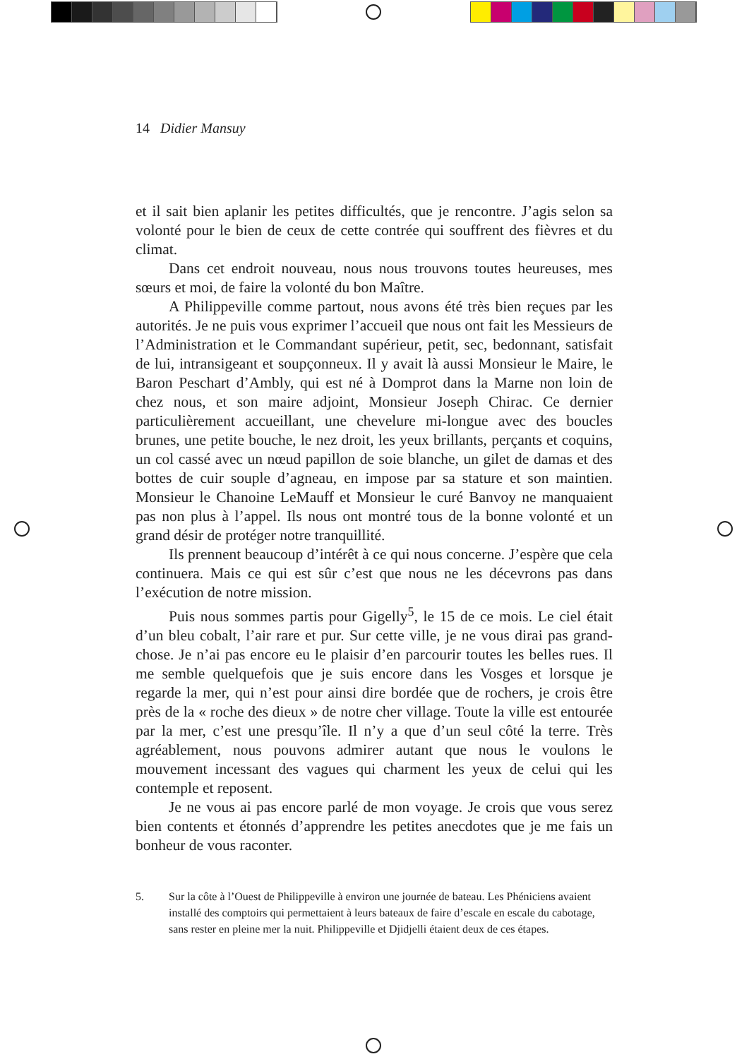14 Didier Mansuy
et il sait bien aplanir les petites difficultés, que je rencontre. J’agis selon sa volonté pour le bien de ceux de cette contrée qui souffrent des fièvres et du climat.
Dans cet endroit nouveau, nous nous trouvons toutes heureuses, mes sœurs et moi, de faire la volonté du bon Maître.
A Philippeville comme partout, nous avons été très bien reçues par les autorités. Je ne puis vous exprimer l’accueil que nous ont fait les Messieurs de l’Administration et le Commandant supérieur, petit, sec, bedonnant, satisfait de lui, intransigeant et soupçonneux. Il y avait là aussi Monsieur le Maire, le Baron Peschart d’Ambly, qui est né à Domprot dans la Marne non loin de chez nous, et son maire adjoint, Monsieur Joseph Chirac. Ce dernier particulièrement accueillant, une chevelure mi-longue avec des boucles brunes, une petite bouche, le nez droit, les yeux brillants, perçants et coquins, un col cassé avec un nœud papillon de soie blanche, un gilet de damas et des bottes de cuir souple d’agneau, en impose par sa stature et son maintien. Monsieur le Chanoine LeMauff et Monsieur le curé Banvoy ne manquaient pas non plus à l’appel. Ils nous ont montré tous de la bonne volonté et un grand désir de protéger notre tranquillité.
Ils prennent beaucoup d’intérêt à ce qui nous concerne. J’espère que cela continuera. Mais ce qui est sûr c’est que nous ne les décevrons pas dans l’exécution de notre mission.
Puis nous sommes partis pour Gigelly<sup>5</sup>, le 15 de ce mois. Le ciel était d’un bleu cobalt, l’air rare et pur. Sur cette ville, je ne vous dirai pas grand-chose. Je n’ai pas encore eu le plaisir d’en parcourir toutes les belles rues. Il me semble quelquefois que je suis encore dans les Vosges et lorsque je regarde la mer, qui n’est pour ainsi dire bordée que de rochers, je crois être près de la « roche des dieux » de notre cher village. Toute la ville est entourée par la mer, c’est une presqu’île. Il n’y a que d’un seul côté la terre. Très agréablement, nous pouvons admirer autant que nous le voulons le mouvement incessant des vagues qui charment les yeux de celui qui les contemple et reposent.
Je ne vous ai pas encore parlé de mon voyage. Je crois que vous serez bien contents et étonnés d’apprendre les petites anecdotes que je me fais un bonheur de vous raconter.
5. Sur la côte à l’Ouest de Philippeville à environ une journée de bateau. Les Phéniciens avaient installé des comptoirs qui permettaient à leurs bateaux de faire d’escale en escale du cabotage, sans rester en pleine mer la nuit. Philippeville et Djidjelli étaient deux de ces étapes.